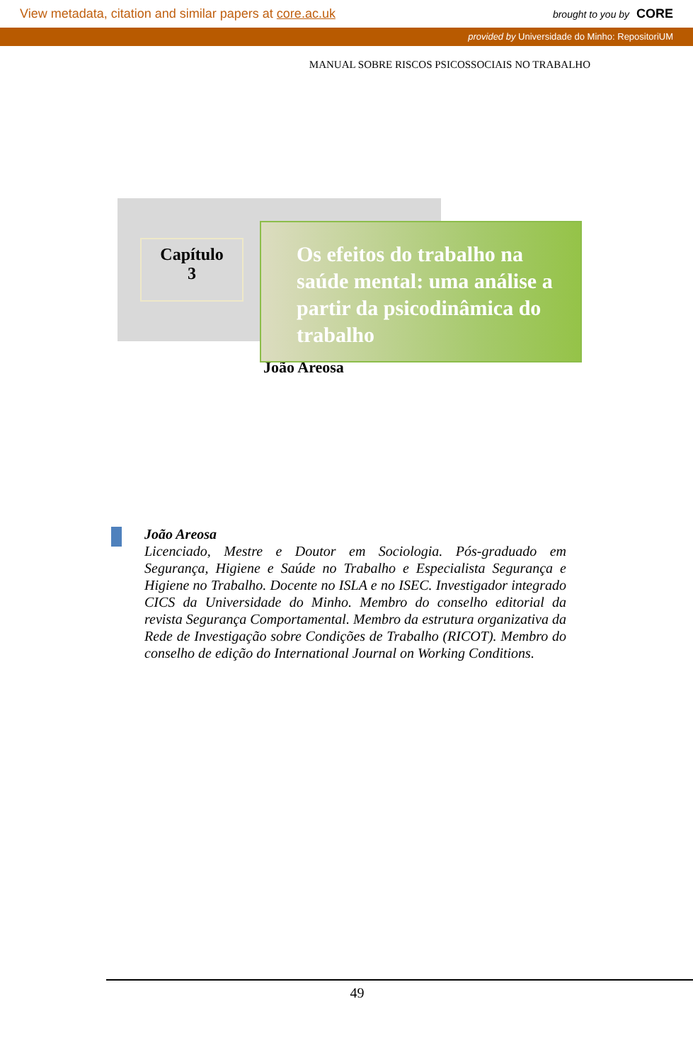View metadata, citation and similar papers at core.ac.uk brought to you by CORE
provided by Universidade do Minho: RepositoriUM
MANUAL SOBRE RISCOS PSICOSSOCIAIS NO TRABALHO
Capítulo
3
Os efeitos do trabalho na saúde mental: uma análise a partir da psicodinâmica do trabalho
João Areosa
João Areosa
Licenciado, Mestre e Doutor em Sociologia. Pós-graduado em Segurança, Higiene e Saúde no Trabalho e Especialista Segurança e Higiene no Trabalho. Docente no ISLA e no ISEC. Investigador integrado CICS da Universidade do Minho. Membro do conselho editorial da revista Segurança Comportamental. Membro da estrutura organizativa da Rede de Investigação sobre Condições de Trabalho (RICOT). Membro do conselho de edição do International Journal on Working Conditions.
49